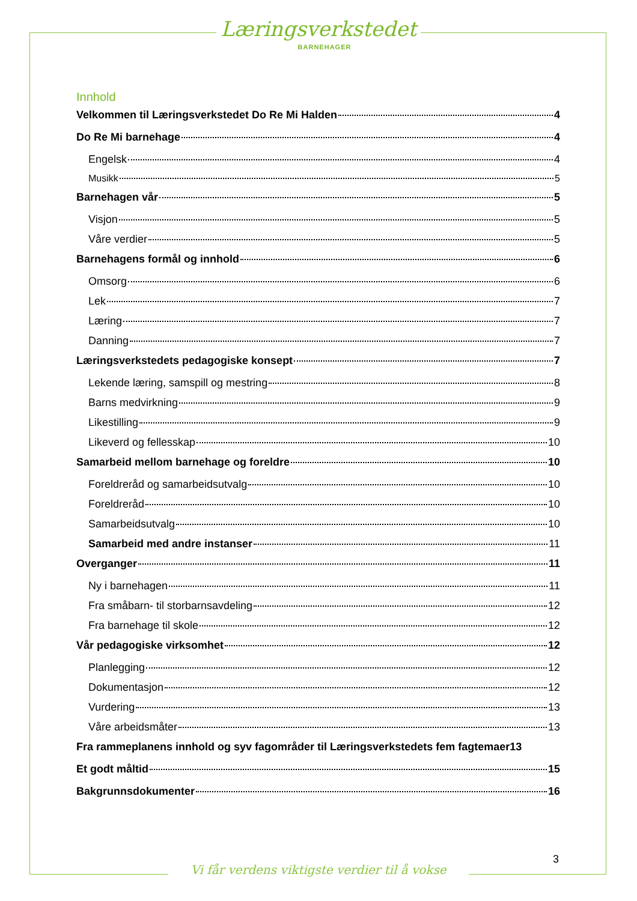Læringsverkstedet
BARNEHAGER
Innhold
Velkommen til Læringsverkstedet Do Re Mi Halden 4
Do Re Mi barnehage 4
Engelsk 4
Musikk 5
Barnehagen vår 5
Visjon 5
Våre verdier 5
Barnehagens formål og innhold 6
Omsorg 6
Lek 7
Læring 7
Danning 7
Læringsverkstedets pedagogiske konsept 7
Lekende læring, samspill og mestring 8
Barns medvirkning 9
Likestilling 9
Likeverd og fellesskap 10
Samarbeid mellom barnehage og foreldre 10
Foreldreråd og samarbeidsutvalg 10
Foreldreråd 10
Samarbeidsutvalg 10
Samarbeid med andre instanser 11
Overganger 11
Ny i barnehagen 11
Fra småbarn- til storbarnsavdeling 12
Fra barnehage til skole 12
Vår pedagogiske virksomhet 12
Planlegging 12
Dokumentasjon 12
Vurdering 13
Våre arbeidsmåter 13
Fra rammeplanens innhold og syv fagområder til Læringsverkstedets fem fagtemaer 13
Et godt måltid 15
Bakgrunnsdokumenter 16
3
Vi får verdens viktigste verdier til å vokse